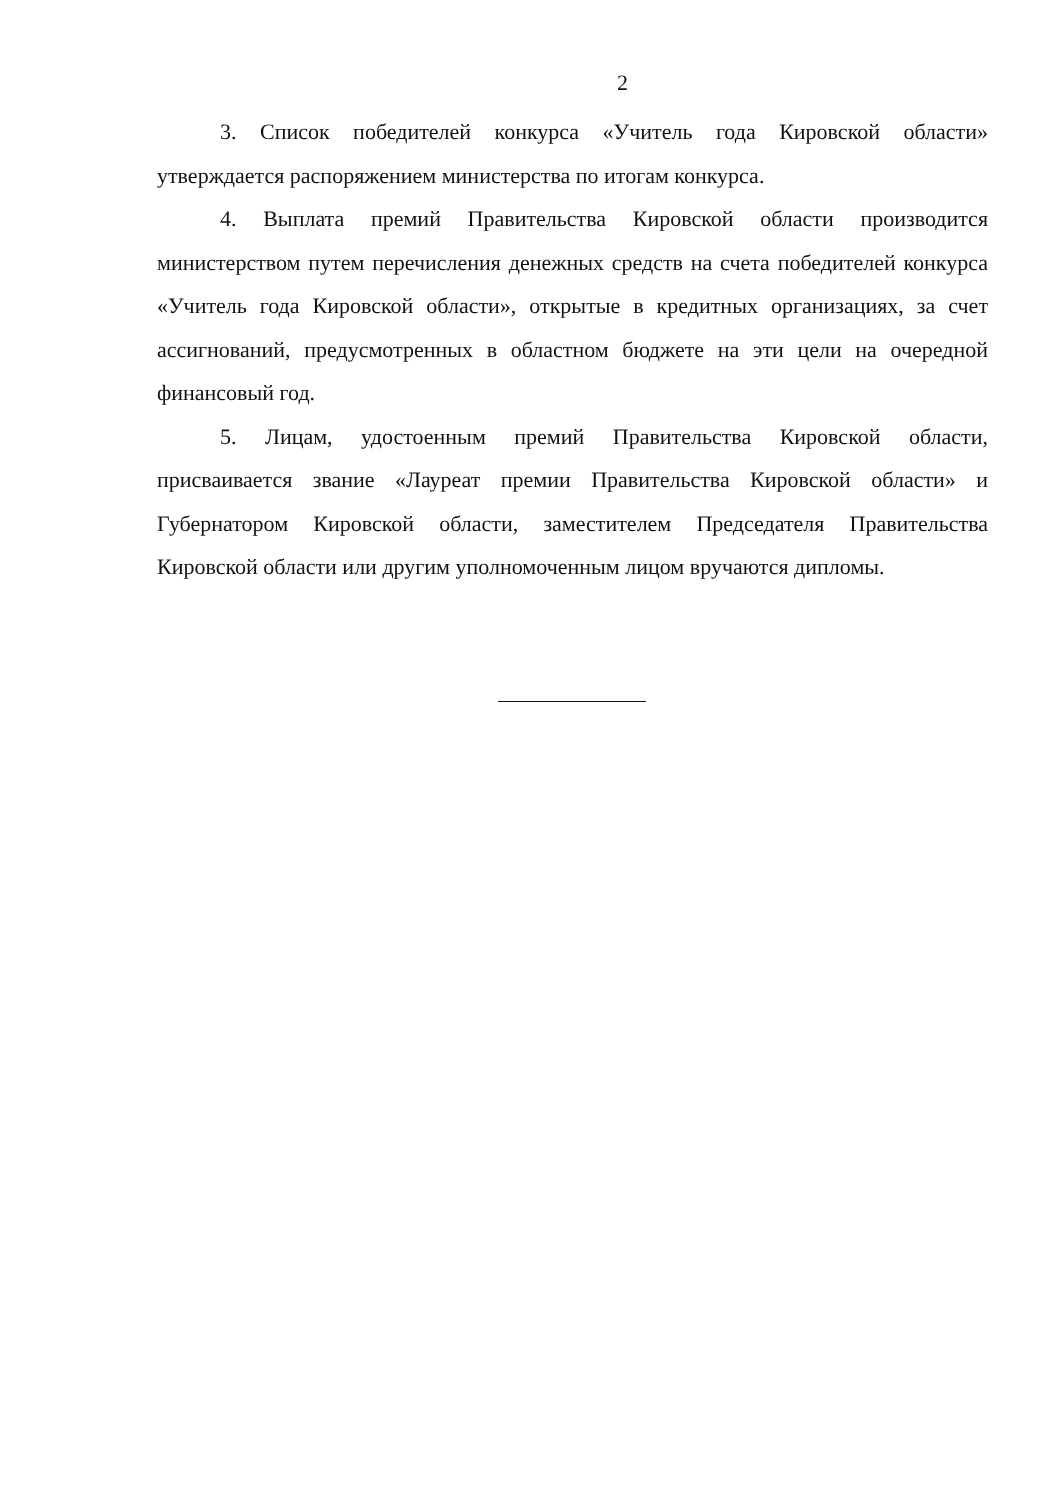2
3. Список победителей конкурса «Учитель года Кировской области» утверждается распоряжением министерства по итогам конкурса.
4. Выплата премий Правительства Кировской области производится министерством путем перечисления денежных средств на счета победителей конкурса «Учитель года Кировской области», открытые в кредитных организациях, за счет ассигнований, предусмотренных в областном бюджете на эти цели на очередной финансовый год.
5. Лицам, удостоенным премий Правительства Кировской области, присваивается звание «Лауреат премии Правительства Кировской области» и Губернатором Кировской области, заместителем Председателя Правительства Кировской области или другим уполномоченным лицом вручаются дипломы.